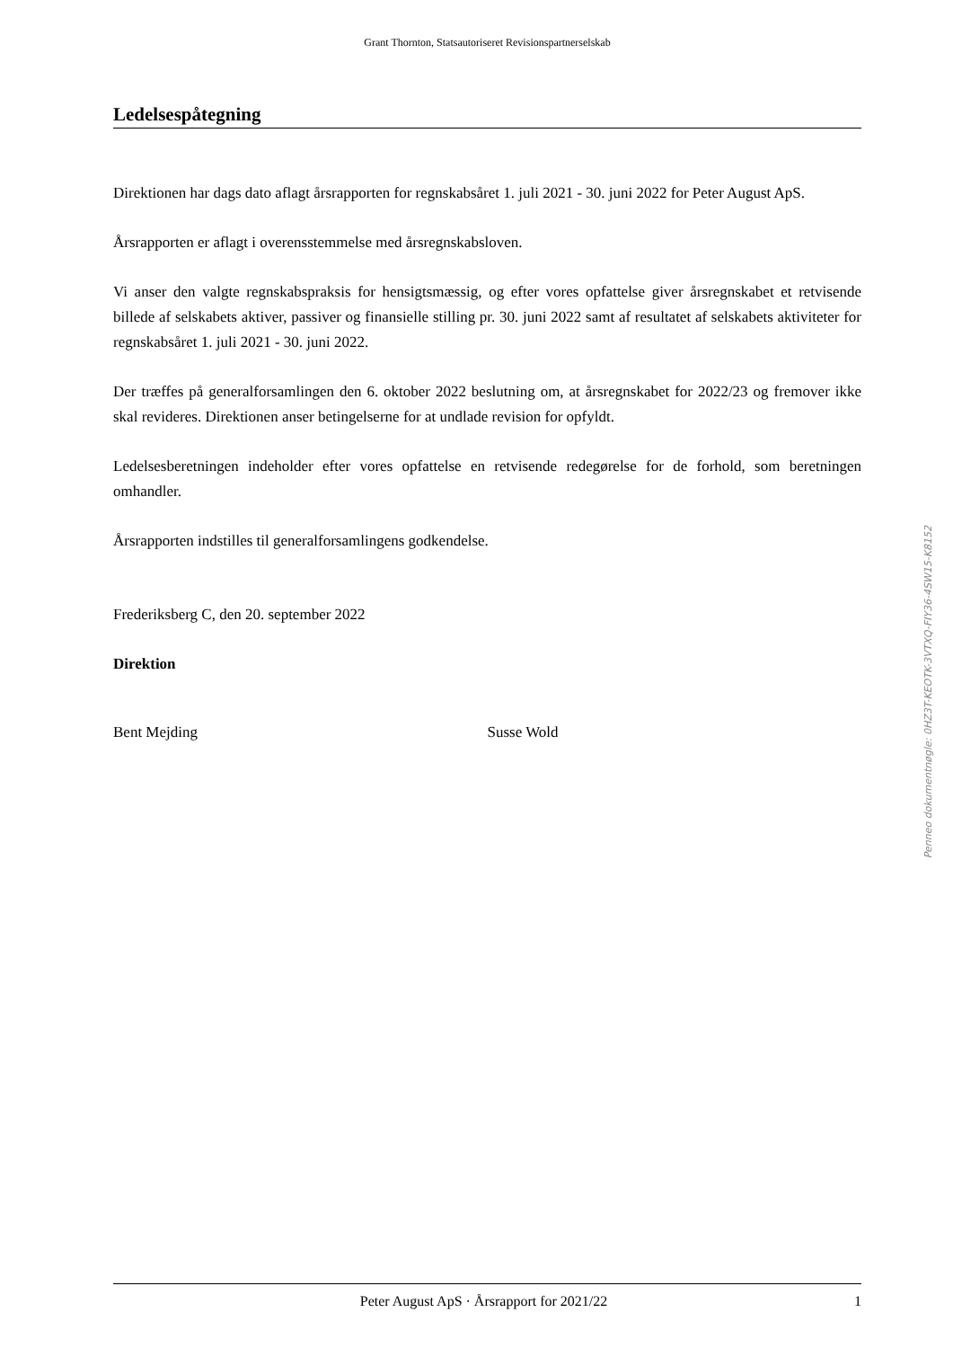Grant Thornton, Statsautoriseret Revisionspartnerselskab
Ledelsespåtegning
Direktionen har dags dato aflagt årsrapporten for regnskabsåret 1. juli 2021 - 30. juni 2022 for Peter August ApS.
Årsrapporten er aflagt i overensstemmelse med årsregnskabsloven.
Vi anser den valgte regnskabspraksis for hensigtsmæssig, og efter vores opfattelse giver årsregnskabet et retvisende billede af selskabets aktiver, passiver og finansielle stilling pr. 30. juni 2022 samt af resultatet af selskabets aktiviteter for regnskabsåret 1. juli 2021 - 30. juni 2022.
Der træffes på generalforsamlingen den 6. oktober 2022 beslutning om, at årsregnskabet for 2022/23 og fremover ikke skal revideres. Direktionen anser betingelserne for at undlade revision for opfyldt.
Ledelsesberetningen indeholder efter vores opfattelse en retvisende redegørelse for de forhold, som beretningen omhandler.
Årsrapporten indstilles til generalforsamlingens godkendelse.
Frederiksberg C, den 20. september 2022
Direktion
Bent Mejding Susse Wold
Peter August ApS · Årsrapport for 2021/22 1
Penneo dokumentnøgle: 0HZ3T-KEOTK-3VTXQ-FIY36-4SW15-K8152